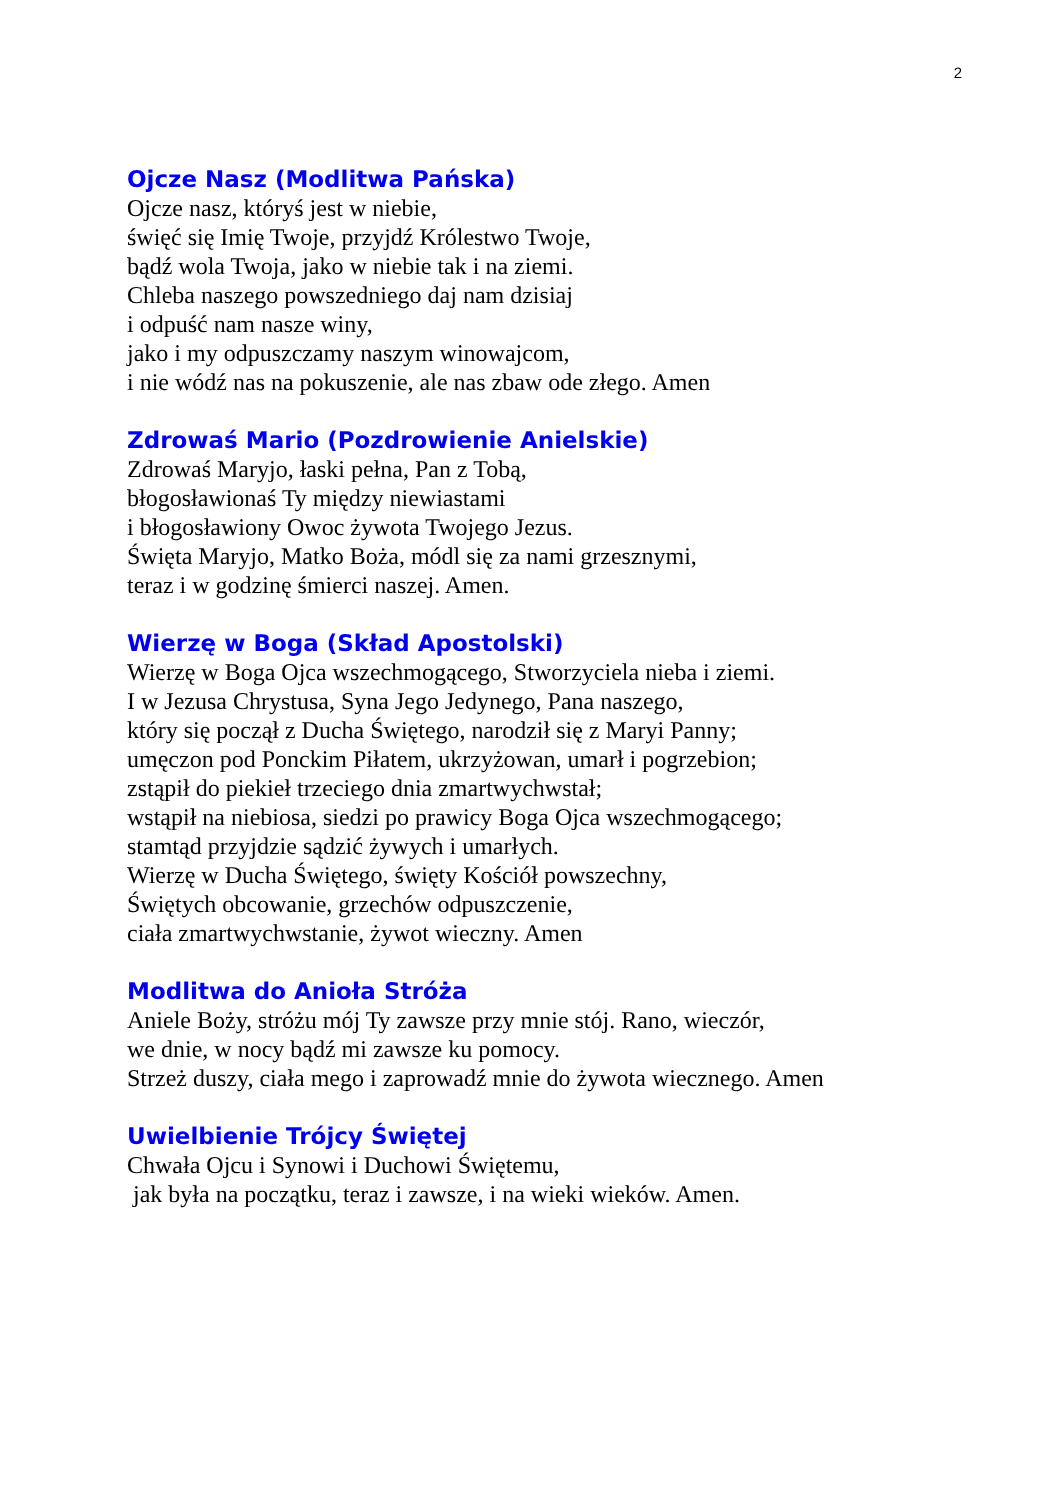2
Ojcze Nasz (Modlitwa Pańska)
Ojcze nasz, któryś jest w niebie,
święć się Imię Twoje, przyjdź Królestwo Twoje,
bądź wola Twoja, jako w niebie tak i na ziemi.
Chleba naszego powszedniego daj nam dzisiaj
i odpuść nam nasze winy,
jako i my odpuszczamy naszym winowajcom,
i nie wódź nas na pokuszenie, ale nas zbaw ode złego. Amen
Zdrowaś Mario (Pozdrowienie Anielskie)
Zdrowaś Maryjo, łaski pełna, Pan z Tobą,
błogosławionaś Ty między niewiastami
i błogosławiony Owoc żywota Twojego Jezus.
Święta Maryjo, Matko Boża, módl się za nami grzesznymi,
teraz i w godzinę śmierci naszej. Amen.
Wierzę w Boga (Skład Apostolski)
Wierzę w Boga Ojca wszechmogącego, Stworzyciela nieba i ziemi.
I w Jezusa Chrystusa, Syna Jego Jedynego, Pana naszego,
który się począł z Ducha Świętego, narodził się z Maryi Panny;
umęczon pod Ponckim Piłatem, ukrzyżowan, umarł i pogrzebion;
zstąpił do piekieł trzeciego dnia zmartwychwstał;
wstąpił na niebiosa, siedzi po prawicy Boga Ojca wszechmogącego;
stamtąd przyjdzie sądzić żywych i umarłych.
Wierzę w Ducha Świętego, święty Kościół powszechny,
Świętych obcowanie, grzechów odpuszczenie,
ciała zmartwychwstanie, żywot wieczny. Amen
Modlitwa do Anioła Stróża
Aniele Boży, stróżu mój Ty zawsze przy mnie stój. Rano, wieczór,
we dnie, w nocy bądź mi zawsze ku pomocy.
Strzeż duszy, ciała mego i zaprowadź mnie do żywota wiecznego. Amen
Uwielbienie Trójcy Świętej
Chwała Ojcu i Synowi i Duchowi Świętemu,
jak była na początku, teraz i zawsze, i na wieki wieków. Amen.